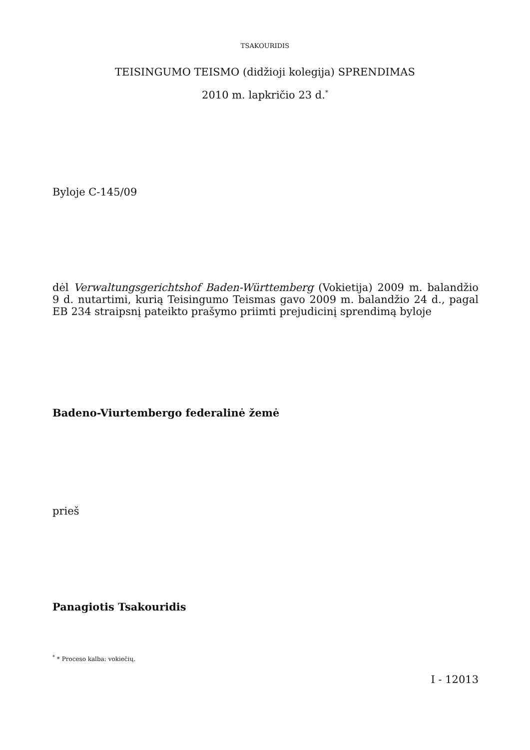TSAKOURIDIS
TEISINGUMO TEISMO (didžioji kolegija) SPRENDIMAS
2010 m. lapkričio 23 d.<sup>*</sup>
Byloje C-145/09
dėl Verwaltungsgerichtshof Baden-Württemberg (Vokietija) 2009 m. balandžio 9 d. nutartimi, kurią Teisingumo Teismas gavo 2009 m. balandžio 24 d., pagal EB 234 straipsnį pateikto prašymo priimti prejudicinį sprendimą byloje
Badeno-Viurtembergo federalinė žemė
prieš
Panagiotis Tsakouridis
<sup>*</sup> * Proceso kalba: vokiečių.
I - 12013